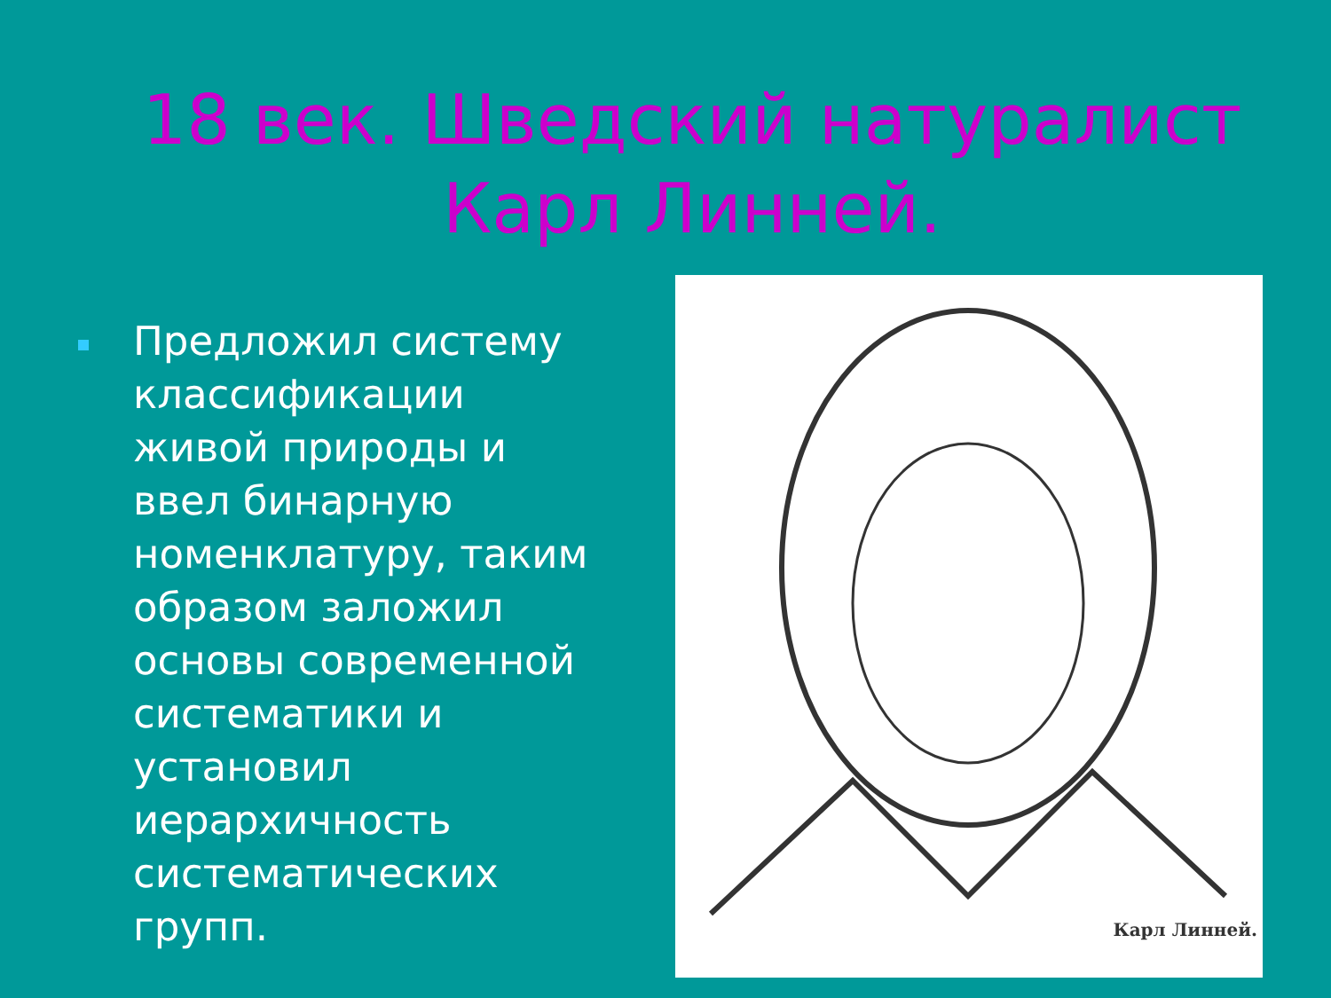18 век. Шведский натуралист Карл Линней.
Предложил систему классификации живой природы и ввел бинарную номенклатуру, таким образом заложил основы современной систематики и установил иерархичность систематических групп.
Карл Линней.